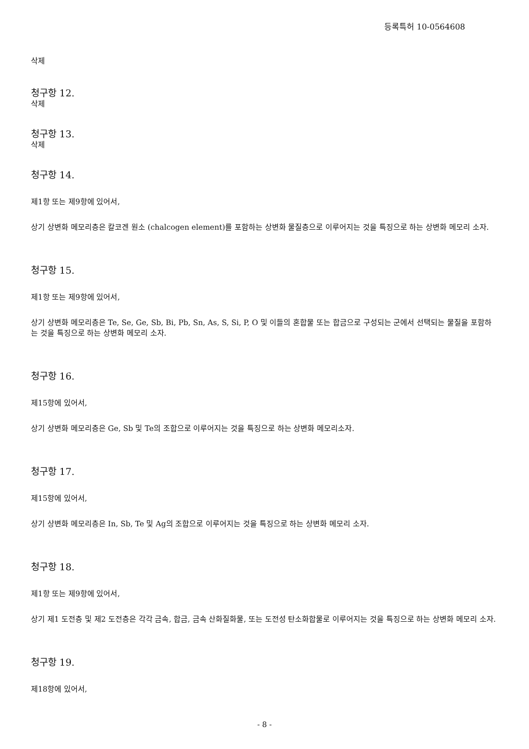등록특허 10-0564608
삭제
청구항 12.
삭제
청구항 13.
삭제
청구항 14.
제1항 또는 제9항에 있어서,
상기 상변화 메모리층은 칼코겐 원소 (chalcogen element)를 포함하는 상변화 물질층으로 이루어지는 것을 특징으로 하는 상변화 메모리 소자.
청구항 15.
제1항 또는 제9항에 있어서,
상기 상변화 메모리층은 Te, Se, Ge, Sb, Bi, Pb, Sn, As, S, Si, P, O 및 이들의 혼합물 또는 합금으로 구성되는 군에서 선택되는 물질을 포함하는 것을 특징으로 하는 상변화 메모리 소자.
청구항 16.
제15항에 있어서,
상기 상변화 메모리층은 Ge, Sb 및 Te의 조합으로 이루어지는 것을 특징으로 하는 상변화 메모리소자.
청구항 17.
제15항에 있어서,
상기 상변화 메모리층은 In, Sb, Te 및 Ag의 조합으로 이루어지는 것을 특징으로 하는 상변화 메모리 소자.
청구항 18.
제1항 또는 제9항에 있어서,
상기 제1 도전층 및 제2 도전층은 각각 금속, 합금, 금속 산화질화물, 또는 도전성 탄소화합물로 이루어지는 것을 특징으로 하는 상변화 메모리 소자.
청구항 19.
제18항에 있어서,
- 8 -